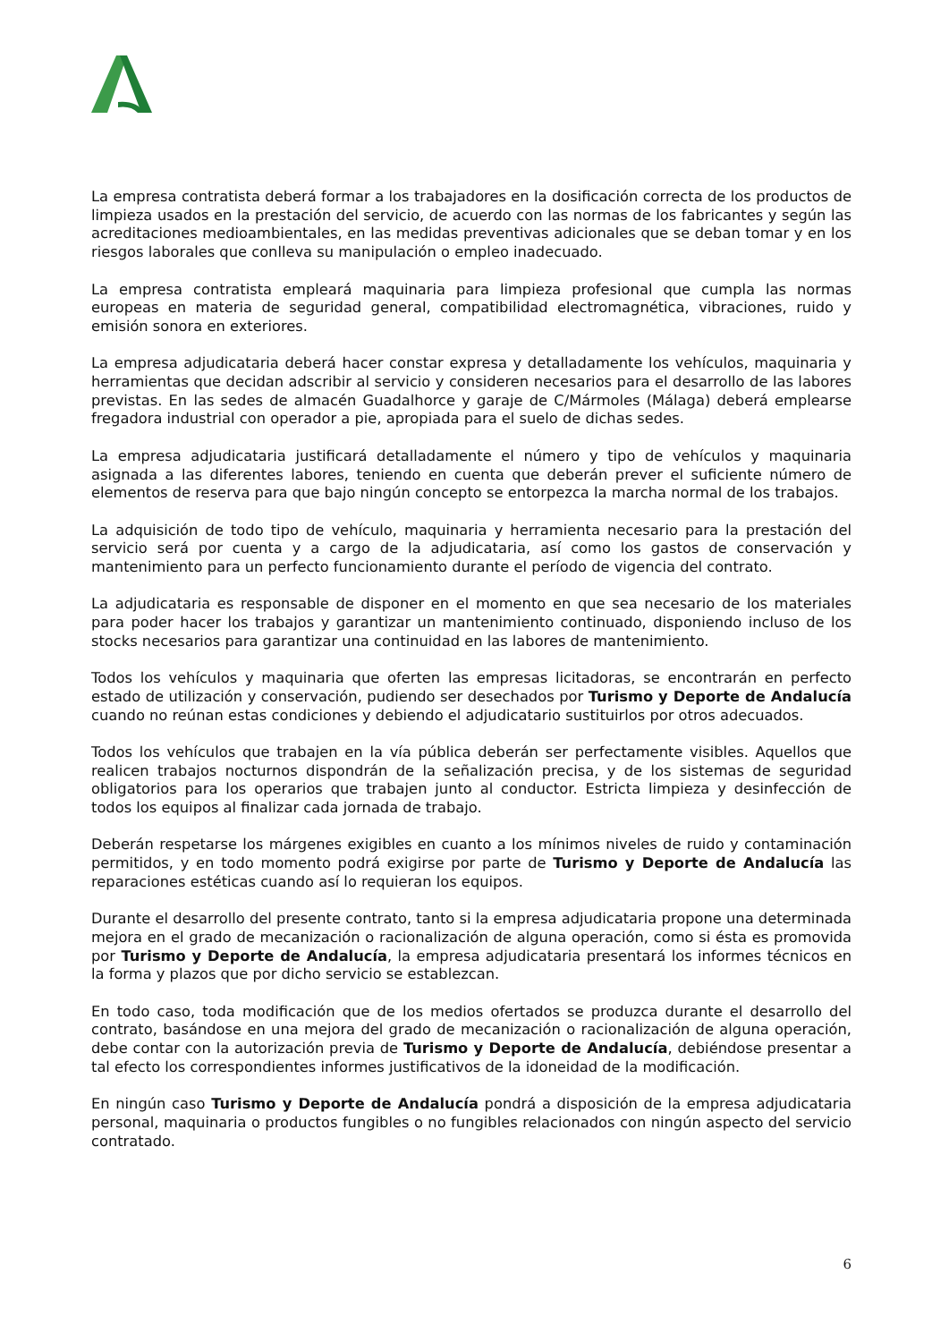La empresa contratista deberá formar a los trabajadores en la dosificación correcta de los productos de limpieza usados en la prestación del servicio, de acuerdo con las normas de los fabricantes y según las acreditaciones medioambientales, en las medidas preventivas adicionales que se deban tomar y en los riesgos laborales que conlleva su manipulación o empleo inadecuado.
La empresa contratista empleará maquinaria para limpieza profesional que cumpla las normas europeas en materia de seguridad general, compatibilidad electromagnética, vibraciones, ruido y emisión sonora en exteriores.
La empresa adjudicataria deberá hacer constar expresa y detalladamente los vehículos, maquinaria y herramientas que decidan adscribir al servicio y consideren necesarios para el desarrollo de las labores previstas. En las sedes de almacén Guadalhorce y garaje de C/Mármoles (Málaga) deberá emplearse fregadora industrial con operador a pie, apropiada para el suelo de dichas sedes.
La empresa adjudicataria justificará detalladamente el número y tipo de vehículos y maquinaria asignada a las diferentes labores, teniendo en cuenta que deberán prever el suficiente número de elementos de reserva para que bajo ningún concepto se entorpezca la marcha normal de los trabajos.
La adquisición de todo tipo de vehículo, maquinaria y herramienta necesario para la prestación del servicio será por cuenta y a cargo de la adjudicataria, así como los gastos de conservación y mantenimiento para un perfecto funcionamiento durante el período de vigencia del contrato.
La adjudicataria es responsable de disponer en el momento en que sea necesario de los materiales para poder hacer los trabajos y garantizar un mantenimiento continuado, disponiendo incluso de los stocks necesarios para garantizar una continuidad en las labores de mantenimiento.
Todos los vehículos y maquinaria que oferten las empresas licitadoras, se encontrarán en perfecto estado de utilización y conservación, pudiendo ser desechados por Turismo y Deporte de Andalucía cuando no reúnan estas condiciones y debiendo el adjudicatario sustituirlos por otros adecuados.
Todos los vehículos que trabajen en la vía pública deberán ser perfectamente visibles. Aquellos que realicen trabajos nocturnos dispondrán de la señalización precisa, y de los sistemas de seguridad obligatorios para los operarios que trabajen junto al conductor. Estricta limpieza y desinfección de todos los equipos al finalizar cada jornada de trabajo.
Deberán respetarse los márgenes exigibles en cuanto a los mínimos niveles de ruido y contaminación permitidos, y en todo momento podrá exigirse por parte de Turismo y Deporte de Andalucía las reparaciones estéticas cuando así lo requieran los equipos.
Durante el desarrollo del presente contrato, tanto si la empresa adjudicataria propone una determinada mejora en el grado de mecanización o racionalización de alguna operación, como si ésta es promovida por Turismo y Deporte de Andalucía, la empresa adjudicataria presentará los informes técnicos en la forma y plazos que por dicho servicio se establezcan.
En todo caso, toda modificación que de los medios ofertados se produzca durante el desarrollo del contrato, basándose en una mejora del grado de mecanización o racionalización de alguna operación, debe contar con la autorización previa de Turismo y Deporte de Andalucía, debiéndose presentar a tal efecto los correspondientes informes justificativos de la idoneidad de la modificación.
En ningún caso Turismo y Deporte de Andalucía pondrá a disposición de la empresa adjudicataria personal, maquinaria o productos fungibles o no fungibles relacionados con ningún aspecto del servicio contratado.
6